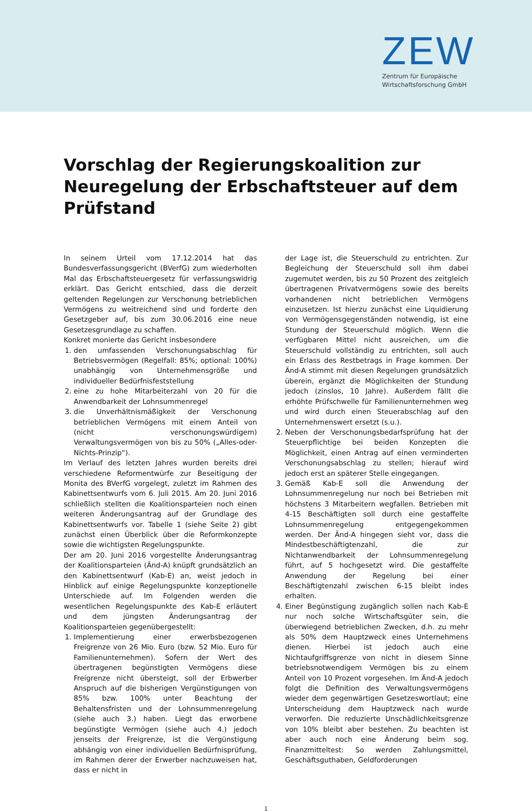ZEW
Zentrum für Europäische
Wirtschaftsforschung GmbH
Vorschlag der Regierungskoalition zur Neuregelung der Erbschaftsteuer auf dem Prüfstand
In seinem Urteil vom 17.12.2014 hat das Bundesverfassungsgericht (BVerfG) zum wiederholten Mal das Erbschaftsteuergesetz für verfassungswidrig erklärt. Das Gericht entschied, dass die derzeit geltenden Regelungen zur Verschonung betrieblichen Vermögens zu weitreichend sind und forderte den Gesetzgeber auf, bis zum 30.06.2016 eine neue Gesetzesgrundlage zu schaffen.
Konkret monierte das Gericht insbesondere
1. den umfassenden Verschonungsabschlag für Betriebsvermögen (Regelfall: 85%; optional: 100%) unabhängig von Unternehmensgröße und individueller Bedürfnisfeststellung
2. eine zu hohe Mitarbeiterzahl von 20 für die Anwendbarkeit der Lohnsummenregel
3. die Unverhältnismäßigkeit der Verschonung betrieblichen Vermögens mit einem Anteil von (nicht verschonungswürdigem) Verwaltungsvermögen von bis zu 50% („Alles-oder-Nichts-Prinzip“).
Im Verlauf des letzten Jahres wurden bereits drei verschiedene Reformentwürfe zur Beseitigung der Monita des BVerfG vorgelegt, zuletzt im Rahmen des Kabinettsentwurfs vom 6. Juli 2015. Am 20. Juni 2016 schließlich stellten die Koalitionsparteien noch einen weiteren Änderungsantrag auf der Grundlage des Kabinettsentwurfs vor. Tabelle 1 (siehe Seite 2) gibt zunächst einen Überblick über die Reformkonzepte sowie die wichtigsten Regelungspunkte.
Der am 20. Juni 2016 vorgestellte Änderungsantrag der Koalitionsparteien (Änd-A) knüpft grundsätzlich an den Kabinettsentwurf (Kab-E) an, weist jedoch in Hinblick auf einige Regelungspunkte konzeptionelle Unterschiede auf. Im Folgenden werden die wesentlichen Regelungspunkte des Kab-E erläutert und dem jüngsten Änderungsantrag der Koalitionsparteien gegenübergestellt:
1. Implementierung einer erwerbsbezogenen Freigrenze von 26 Mio. Euro (bzw. 52 Mio. Euro für Familienunternehmen). Sofern der Wert des übertragenen begünstigten Vermögens diese Freigrenze nicht übersteigt, soll der Erbwerber Anspruch auf die bisherigen Vergünstigungen von 85% bzw. 100% unter Beachtung der Behaltensfristen und der Lohnsummenregelung (siehe auch 3.) haben. Liegt das erworbene begünstigte Vermögen (siehe auch 4.) jedoch jenseits der Freigrenze, ist die Vergünstigung abhängig von einer individuellen Bedürfnisprüfung, im Rahmen derer der Erwerber nachzuweisen hat, dass er nicht in
der Lage ist, die Steuerschuld zu entrichten. Zur Begleichung der Steuerschuld soll ihm dabei zugemutet werden, bis zu 50 Prozent des zeitgleich übertragenen Privatvermögens sowie des bereits vorhandenen nicht betrieblichen Vermögens einzusetzen. Ist hierzu zunächst eine Liquidierung von Vermögensgegenständen notwendig, ist eine Stundung der Steuerschuld möglich. Wenn die verfügbaren Mittel nicht ausreichen, um die Steuerschuld vollständig zu entrichten, soll auch ein Erlass des Restbetrags in Frage kommen. Der Änd-A stimmt mit diesen Regelungen grundsätzlich überein, ergänzt die Möglichkeiten der Stundung jedoch (zinslos, 10 Jahre). Außerdem fällt die erhöhte Prüfschwelle für Familienunternehmen weg und wird durch einen Steuerabschlag auf den Unternehmenswert ersetzt (s.u.).
2. Neben der Verschonungsbedarfsprüfung hat der Steuerpflichtige bei beiden Konzepten die Möglichkeit, einen Antrag auf einen verminderten Verschonungsabschlag zu stellen; hierauf wird jedoch erst an späterer Stelle eingegangen.
3. Gemäß Kab-E soll die Anwendung der Lohnsummenregelung nur noch bei Betrieben mit höchstens 3 Mitarbeitern wegfallen. Betrieben mit 4-15 Beschäftigten soll durch eine gestaffelte Lohnsummenregelung entgegengekommen werden. Der Änd-A hingegen sieht vor, dass die Mindestbeschäftigtenzahl, die zur Nichtanwendbarkeit der Lohnsummenregelung führt, auf 5 hochgesetzt wird. Die gestaffelte Anwendung der Regelung bei einer Beschäftigtenzahl zwischen 6-15 bleibt indes erhalten.
4. Einer Begünstigung zugänglich sollen nach Kab-E nur noch solche Wirtschaftsgüter sein, die überwiegend betrieblichen Zwecken, d.h. zu mehr als 50% dem Hauptzweck eines Unternehmens dienen. Hierbei ist jedoch auch eine Nichtaufgriffsgrenze von nicht in diesem Sinne betriebsnotwendigem Vermögen bis zu einem Anteil von 10 Prozent vorgesehen. Im Änd-A jedoch folgt die Definition des Verwaltungsvermögens wieder dem gegenwärtigen Gesetzeswortlaut; eine Unterscheidung dem Hauptzweck nach wurde verworfen. Die reduzierte Unschädlichkeitsgrenze von 10% bleibt aber bestehen. Zu beachten ist aber auch noch eine Änderung beim sog. Finanzmitteltest: So werden Zahlungsmittel, Geschäftsguthaben, Geldforderungen
1